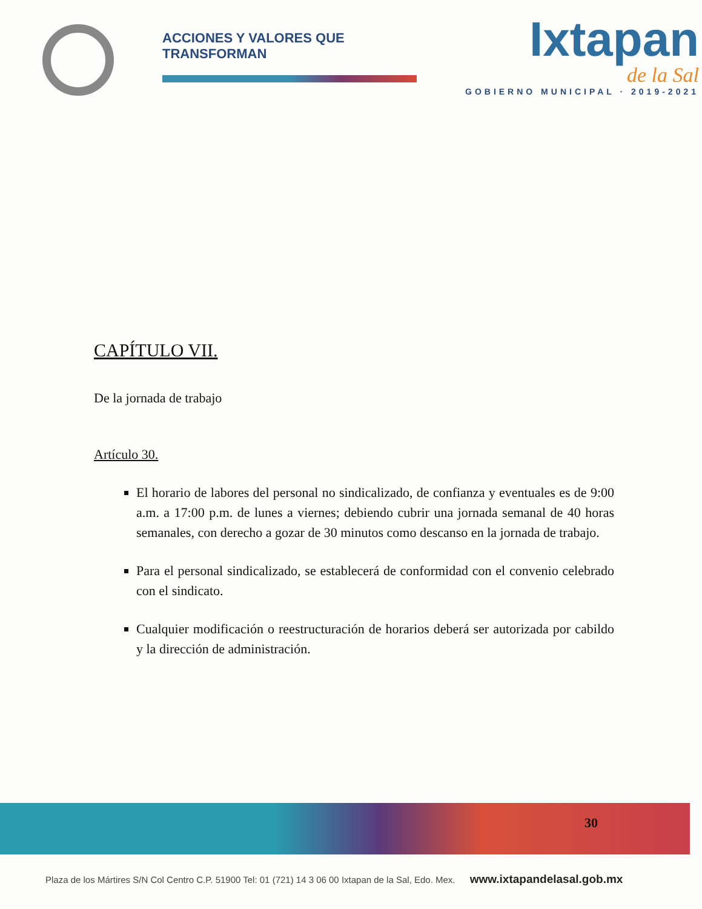ACCIONES Y VALORES QUE TRANSFORMAN
Ixtapan
de la Sal
GOBIERNO MUNICIPAL · 2019-2021
CAPÍTULO VII.
De la jornada de trabajo
Artículo 30.
El horario de labores del personal no sindicalizado, de confianza y eventuales es de 9:00 a.m. a 17:00 p.m. de lunes a viernes; debiendo cubrir una jornada semanal de 40 horas semanales, con derecho a gozar de 30 minutos como descanso en la jornada de trabajo.
Para el personal sindicalizado, se establecerá de conformidad con el convenio celebrado con el sindicato.
Cualquier modificación o reestructuración de horarios deberá ser autorizada por cabildo y la dirección de administración.
30
Plaza de los Mártires S/N Col Centro C.P. 51900 Tel: 01 (721) 14 3 06 00 Ixtapan de la Sal, Edo. Mex. www.ixtapandelasal.gob.mx